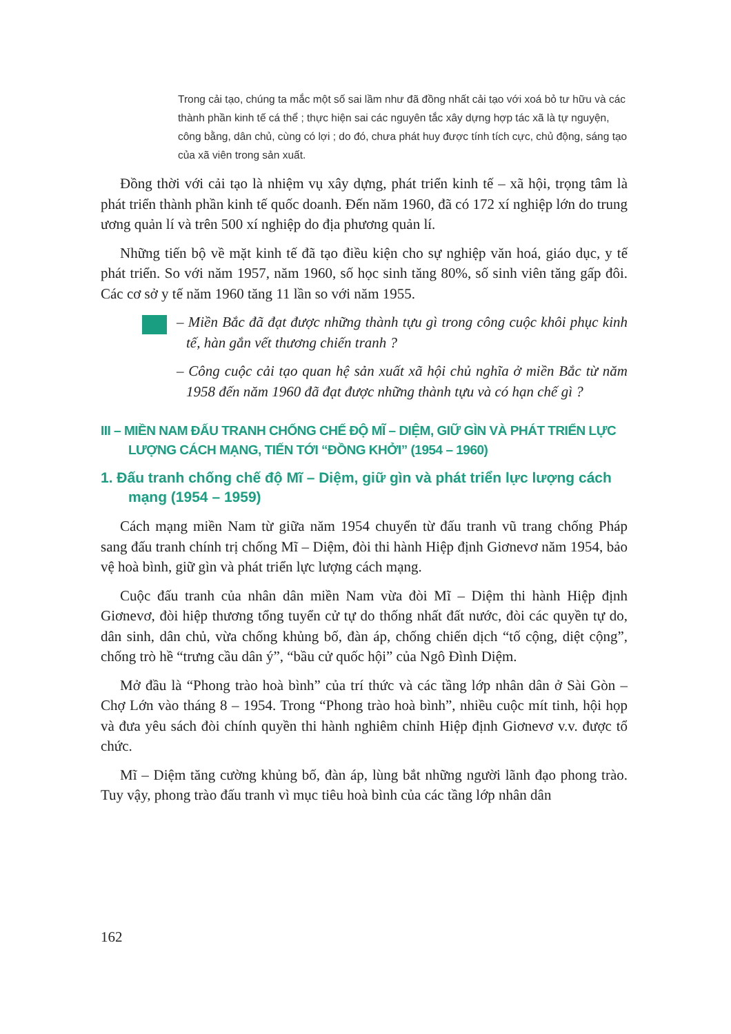Trong cải tạo, chúng ta mắc một số sai lầm như đã đồng nhất cải tạo với xoá bỏ tư hữu và các thành phần kinh tế cá thể ; thực hiện sai các nguyên tắc xây dựng hợp tác xã là tự nguyện, công bằng, dân chủ, cùng có lợi ; do đó, chưa phát huy được tính tích cực, chủ động, sáng tạo của xã viên trong sản xuất.
Đồng thời với cải tạo là nhiệm vụ xây dựng, phát triển kinh tế – xã hội, trọng tâm là phát triển thành phần kinh tế quốc doanh. Đến năm 1960, đã có 172 xí nghiệp lớn do trung ương quản lí và trên 500 xí nghiệp do địa phương quản lí.
Những tiến bộ về mặt kinh tế đã tạo điều kiện cho sự nghiệp văn hoá, giáo dục, y tế phát triển. So với năm 1957, năm 1960, số học sinh tăng 80%, số sinh viên tăng gấp đôi. Các cơ sở y tế năm 1960 tăng 11 lần so với năm 1955.
– Miền Bắc đã đạt được những thành tựu gì trong công cuộc khôi phục kinh tế, hàn gắn vết thương chiến tranh ?
– Công cuộc cải tạo quan hệ sản xuất xã hội chủ nghĩa ở miền Bắc từ năm 1958 đến năm 1960 đã đạt được những thành tựu và có hạn chế gì ?
III – MIỀN NAM ĐẤU TRANH CHỐNG CHẾ ĐỘ MĨ – DIỆM, GIỮ GÌN VÀ PHÁT TRIỂN LỰC LƯỢNG CÁCH MẠNG, TIẾN TỚI “ĐỒNG KHỞI” (1954 – 1960)
1. Đấu tranh chống chế độ Mĩ – Diệm, giữ gìn và phát triển lực lượng cách mạng (1954 – 1959)
Cách mạng miền Nam từ giữa năm 1954 chuyển từ đấu tranh vũ trang chống Pháp sang đấu tranh chính trị chống Mĩ – Diệm, đòi thi hành Hiệp định Giơnevơ năm 1954, bảo vệ hoà bình, giữ gìn và phát triển lực lượng cách mạng.
Cuộc đấu tranh của nhân dân miền Nam vừa đòi Mĩ – Diệm thi hành Hiệp định Giơnevơ, đòi hiệp thương tổng tuyển cử tự do thống nhất đất nước, đòi các quyền tự do, dân sinh, dân chủ, vừa chống khủng bố, đàn áp, chống chiến dịch “tố cộng, diệt cộng”, chống trò hề “trưng cầu dân ý”, “bầu cử quốc hội” của Ngô Đình Diệm.
Mở đầu là “Phong trào hoà bình” của trí thức và các tầng lớp nhân dân ở Sài Gòn – Chợ Lớn vào tháng 8 – 1954. Trong “Phong trào hoà bình”, nhiều cuộc mít tinh, hội họp và đưa yêu sách đòi chính quyền thi hành nghiêm chỉnh Hiệp định Giơnevơ v.v. được tổ chức.
Mĩ – Diệm tăng cường khủng bố, đàn áp, lùng bắt những người lãnh đạo phong trào. Tuy vậy, phong trào đấu tranh vì mục tiêu hoà bình của các tầng lớp nhân dân
162